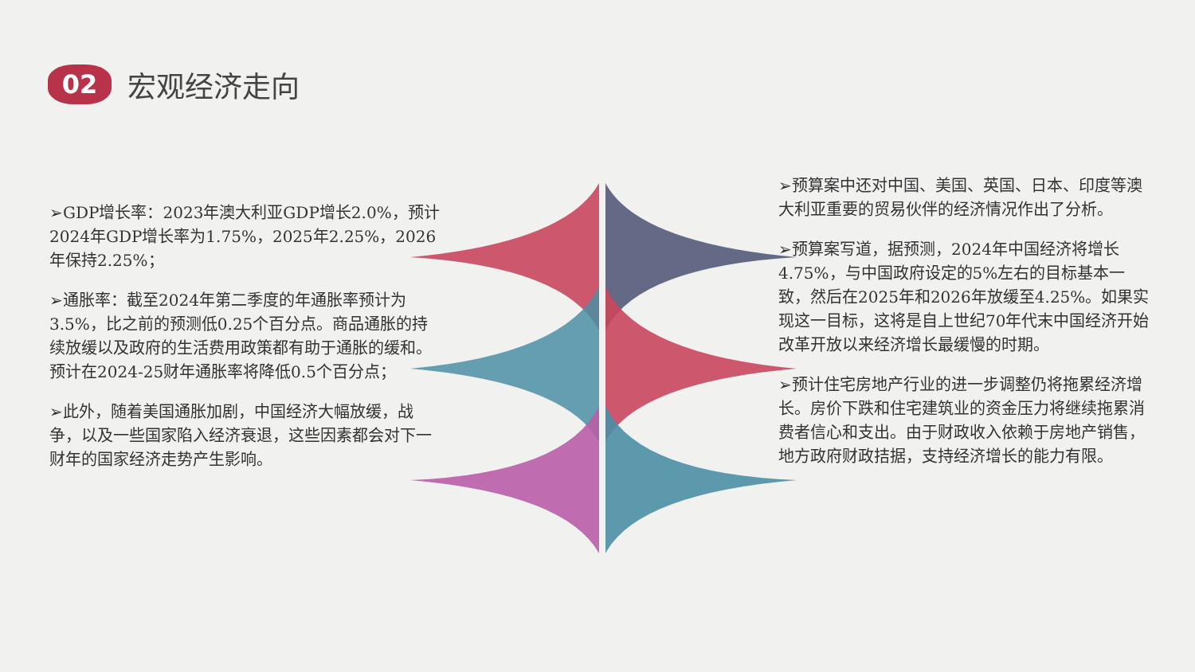02
宏观经济走向
➢GDP增长率：2023年澳大利亚GDP增长2.0%，预计2024年GDP增长率为1.75%，2025年2.25%，2026年保持2.25%；
➢通胀率：截至2024年第二季度的年通胀率预计为3.5%，比之前的预测低0.25个百分点。商品通胀的持续放缓以及政府的生活费用政策都有助于通胀的缓和。预计在2024-25财年通胀率将降低0.5个百分点；
➢此外，随着美国通胀加剧，中国经济大幅放缓，战争，以及一些国家陷入经济衰退，这些因素都会对下一财年的国家经济走势产生影响。
➢预算案中还对中国、美国、英国、日本、印度等澳大利亚重要的贸易伙伴的经济情况作出了分析。
➢预算案写道，据预测，2024年中国经济将增长4.75%，与中国政府设定的5%左右的目标基本一致，然后在2025年和2026年放缓至4.25%。如果实现这一目标，这将是自上世纪70年代末中国经济开始改革开放以来经济增长最缓慢的时期。
➢预计住宅房地产行业的进一步调整仍将拖累经济增长。房价下跌和住宅建筑业的资金压力将继续拖累消费者信心和支出。由于财政收入依赖于房地产销售，地方政府财政拮据，支持经济增长的能力有限。